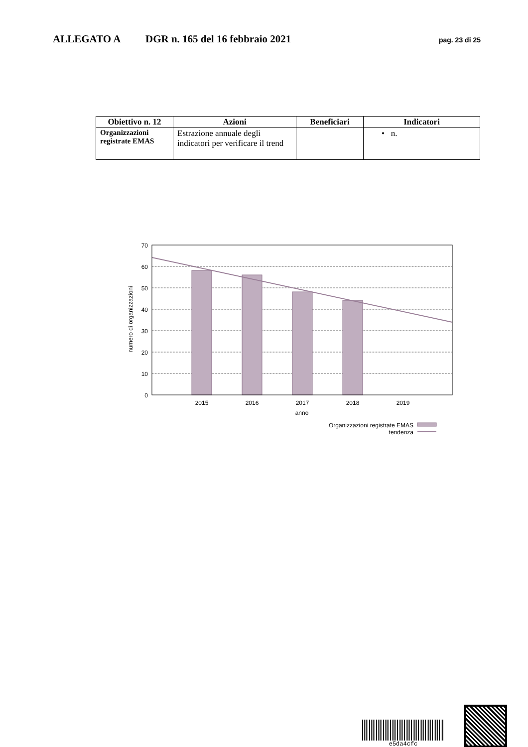ALLEGATO A DGR n. 165 del 16 febbraio 2021 pag. 23 di 25
| Obiettivo n. 12 | Azioni | Beneficiari | Indicatori |
| --- | --- | --- | --- |
| Organizzazioni registrate EMAS | Estrazione annuale degli indicatori per verificare il trend | | • n. |
numero di organizzazioni
70
60
50
40
30
20
10
0
2015
2016
2017
2018
2019
anno
Organizzazioni registrate EMAS
tendenza
e5da4cfc